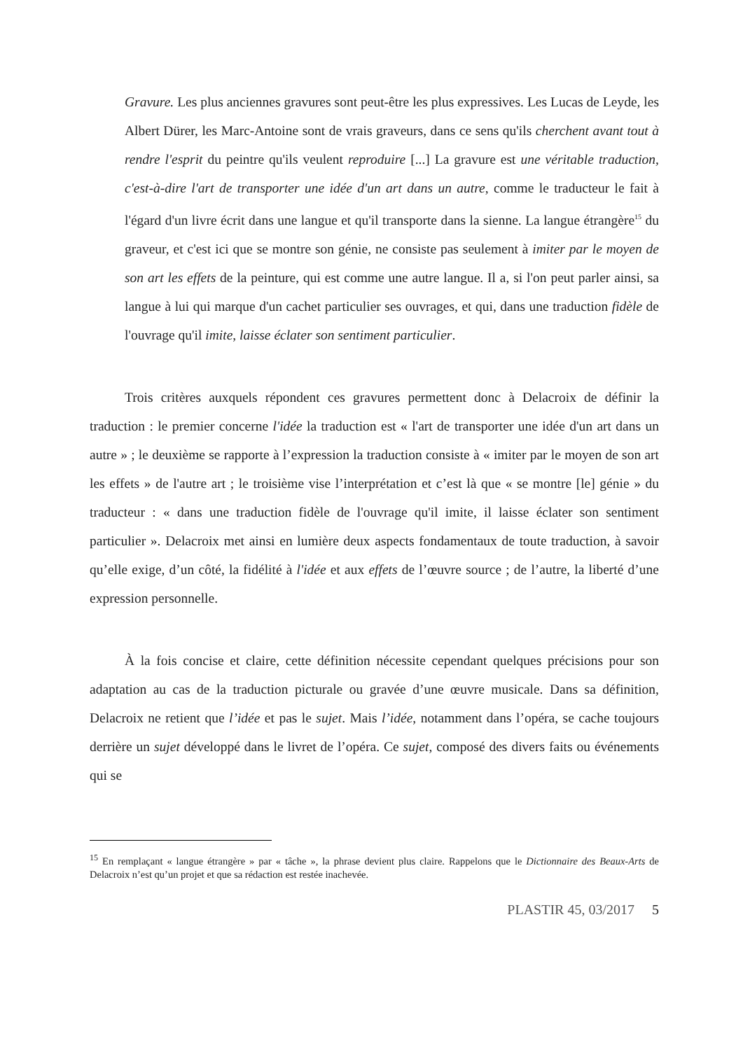Gravure. Les plus anciennes gravures sont peut-être les plus expressives. Les Lucas de Leyde, les Albert Dürer, les Marc-Antoine sont de vrais graveurs, dans ce sens qu'ils cherchent avant tout à rendre l'esprit du peintre qu'ils veulent reproduire [...] La gravure est une véritable traduction, c'est-à-dire l'art de transporter une idée d'un art dans un autre, comme le traducteur le fait à l'égard d'un livre écrit dans une langue et qu'il transporte dans la sienne. La langue étrangère<sup>15</sup> du graveur, et c'est ici que se montre son génie, ne consiste pas seulement à imiter par le moyen de son art les effets de la peinture, qui est comme une autre langue. Il a, si l'on peut parler ainsi, sa langue à lui qui marque d'un cachet particulier ses ouvrages, et qui, dans une traduction fidèle de l'ouvrage qu'il imite, laisse éclater son sentiment particulier.
Trois critères auxquels répondent ces gravures permettent donc à Delacroix de définir la traduction : le premier concerne l'idée la traduction est « l'art de transporter une idée d'un art dans un autre » ; le deuxième se rapporte à l’expression la traduction consiste à « imiter par le moyen de son art les effets » de l'autre art ; le troisième vise l’interprétation et c’est là que « se montre [le] génie » du traducteur : « dans une traduction fidèle de l'ouvrage qu'il imite, il laisse éclater son sentiment particulier ». Delacroix met ainsi en lumière deux aspects fondamentaux de toute traduction, à savoir qu’elle exige, d’un côté, la fidélité à l'idée et aux effets de l’œuvre source ; de l’autre, la liberté d’une expression personnelle.
À la fois concise et claire, cette définition nécessite cependant quelques précisions pour son adaptation au cas de la traduction picturale ou gravée d’une œuvre musicale. Dans sa définition, Delacroix ne retient que l’idée et pas le sujet. Mais l’idée, notamment dans l’opéra, se cache toujours derrière un sujet développé dans le livret de l’opéra. Ce sujet, composé des divers faits ou événements qui se
<sup>15</sup> En remplaçant « langue étrangère » par « tâche », la phrase devient plus claire. Rappelons que le Dictionnaire des Beaux-Arts de Delacroix n’est qu’un projet et que sa rédaction est restée inachevée.
PLASTIR 45, 03/2017 5